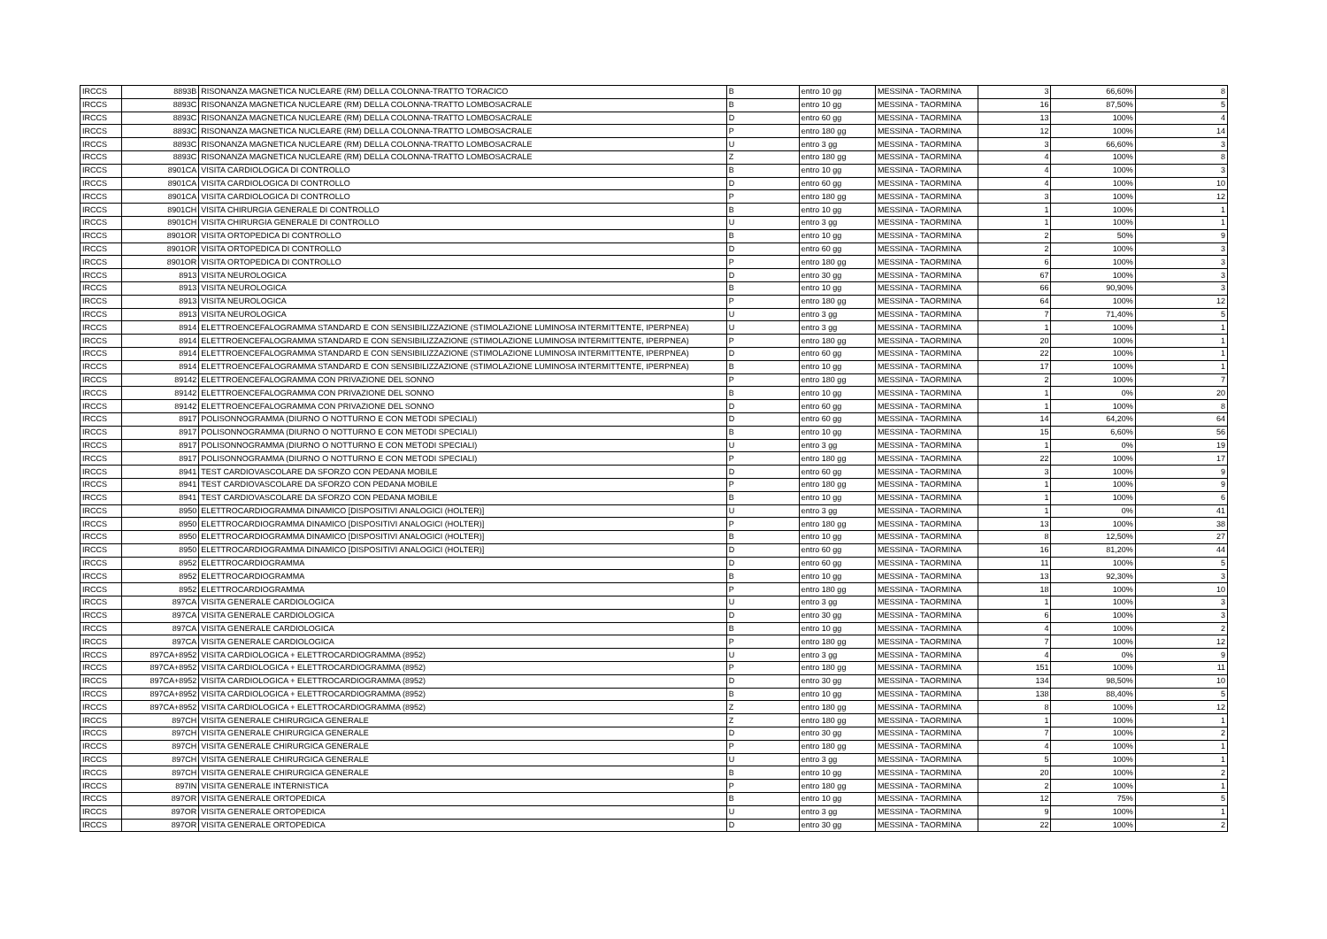| IRCCS | 8893B | RISONANZA MAGNETICA NUCLEARE (RM) DELLA COLONNA-TRATTO TORACICO | B | entro 10 gg | MESSINA - TAORMINA | 3 | 66,60% | 8 |
| IRCCS | 8893C | RISONANZA MAGNETICA NUCLEARE (RM) DELLA COLONNA-TRATTO LOMBOSACRALE | B | entro 10 gg | MESSINA - TAORMINA | 16 | 87,50% | 5 |
| IRCCS | 8893C | RISONANZA MAGNETICA NUCLEARE (RM) DELLA COLONNA-TRATTO LOMBOSACRALE | D | entro 60 gg | MESSINA - TAORMINA | 13 | 100% | 4 |
| IRCCS | 8893C | RISONANZA MAGNETICA NUCLEARE (RM) DELLA COLONNA-TRATTO LOMBOSACRALE | P | entro 180 gg | MESSINA - TAORMINA | 12 | 100% | 14 |
| IRCCS | 8893C | RISONANZA MAGNETICA NUCLEARE (RM) DELLA COLONNA-TRATTO LOMBOSACRALE | U | entro 3 gg | MESSINA - TAORMINA | 3 | 66,60% | 3 |
| IRCCS | 8893C | RISONANZA MAGNETICA NUCLEARE (RM) DELLA COLONNA-TRATTO LOMBOSACRALE | Z | entro 180 gg | MESSINA - TAORMINA | 4 | 100% | 8 |
| IRCCS | 8901CA | VISITA CARDIOLOGICA DI CONTROLLO | B | entro 10 gg | MESSINA - TAORMINA | 4 | 100% | 3 |
| IRCCS | 8901CA | VISITA CARDIOLOGICA DI CONTROLLO | D | entro 60 gg | MESSINA - TAORMINA | 4 | 100% | 10 |
| IRCCS | 8901CA | VISITA CARDIOLOGICA DI CONTROLLO | P | entro 180 gg | MESSINA - TAORMINA | 3 | 100% | 12 |
| IRCCS | 8901CH | VISITA CHIRURGIA GENERALE DI CONTROLLO | B | entro 10 gg | MESSINA - TAORMINA | 1 | 100% | 1 |
| IRCCS | 8901CH | VISITA CHIRURGIA GENERALE DI CONTROLLO | U | entro 3 gg | MESSINA - TAORMINA | 1 | 100% | 1 |
| IRCCS | 8901OR | VISITA ORTOPEDICA DI CONTROLLO | B | entro 10 gg | MESSINA - TAORMINA | 2 | 50% | 9 |
| IRCCS | 8901OR | VISITA ORTOPEDICA DI CONTROLLO | D | entro 60 gg | MESSINA - TAORMINA | 2 | 100% | 3 |
| IRCCS | 8901OR | VISITA ORTOPEDICA DI CONTROLLO | P | entro 180 gg | MESSINA - TAORMINA | 6 | 100% | 3 |
| IRCCS | 8913 | VISITA NEUROLOGICA | D | entro 30 gg | MESSINA - TAORMINA | 67 | 100% | 3 |
| IRCCS | 8913 | VISITA NEUROLOGICA | B | entro 10 gg | MESSINA - TAORMINA | 66 | 90,90% | 3 |
| IRCCS | 8913 | VISITA NEUROLOGICA | P | entro 180 gg | MESSINA - TAORMINA | 64 | 100% | 12 |
| IRCCS | 8913 | VISITA NEUROLOGICA | U | entro 3 gg | MESSINA - TAORMINA | 7 | 71,40% | 5 |
| IRCCS | 8914 | ELETTROENCEFALOGRAMMA STANDARD E CON SENSIBILIZZAZIONE (STIMOLAZIONE LUMINOSA INTERMITTENTE, IPERPNEA) | U | entro 3 gg | MESSINA - TAORMINA | 1 | 100% | 1 |
| IRCCS | 8914 | ELETTROENCEFALOGRAMMA STANDARD E CON SENSIBILIZZAZIONE (STIMOLAZIONE LUMINOSA INTERMITTENTE, IPERPNEA) | P | entro 180 gg | MESSINA - TAORMINA | 20 | 100% | 1 |
| IRCCS | 8914 | ELETTROENCEFALOGRAMMA STANDARD E CON SENSIBILIZZAZIONE (STIMOLAZIONE LUMINOSA INTERMITTENTE, IPERPNEA) | D | entro 60 gg | MESSINA - TAORMINA | 22 | 100% | 1 |
| IRCCS | 8914 | ELETTROENCEFALOGRAMMA STANDARD E CON SENSIBILIZZAZIONE (STIMOLAZIONE LUMINOSA INTERMITTENTE, IPERPNEA) | B | entro 10 gg | MESSINA - TAORMINA | 17 | 100% | 1 |
| IRCCS | 89142 | ELETTROENCEFALOGRAMMA CON PRIVAZIONE DEL SONNO | P | entro 180 gg | MESSINA - TAORMINA | 2 | 100% | 7 |
| IRCCS | 89142 | ELETTROENCEFALOGRAMMA CON PRIVAZIONE DEL SONNO | B | entro 10 gg | MESSINA - TAORMINA | 1 | 0% | 20 |
| IRCCS | 89142 | ELETTROENCEFALOGRAMMA CON PRIVAZIONE DEL SONNO | D | entro 60 gg | MESSINA - TAORMINA | 1 | 100% | 8 |
| IRCCS | 8917 | POLISONNOGRAMMA (DIURNO O NOTTURNO E CON METODI SPECIALI) | D | entro 60 gg | MESSINA - TAORMINA | 14 | 64,20% | 64 |
| IRCCS | 8917 | POLISONNOGRAMMA (DIURNO O NOTTURNO E CON METODI SPECIALI) | B | entro 10 gg | MESSINA - TAORMINA | 15 | 6,60% | 56 |
| IRCCS | 8917 | POLISONNOGRAMMA (DIURNO O NOTTURNO E CON METODI SPECIALI) | U | entro 3 gg | MESSINA - TAORMINA | 1 | 0% | 19 |
| IRCCS | 8917 | POLISONNOGRAMMA (DIURNO O NOTTURNO E CON METODI SPECIALI) | P | entro 180 gg | MESSINA - TAORMINA | 22 | 100% | 17 |
| IRCCS | 8941 | TEST CARDIOVASCOLARE DA SFORZO CON PEDANA MOBILE | D | entro 60 gg | MESSINA - TAORMINA | 3 | 100% | 9 |
| IRCCS | 8941 | TEST CARDIOVASCOLARE DA SFORZO CON PEDANA MOBILE | P | entro 180 gg | MESSINA - TAORMINA | 1 | 100% | 9 |
| IRCCS | 8941 | TEST CARDIOVASCOLARE DA SFORZO CON PEDANA MOBILE | B | entro 10 gg | MESSINA - TAORMINA | 1 | 100% | 6 |
| IRCCS | 8950 | ELETTROCARDIOGRAMMA DINAMICO [DISPOSITIVI ANALOGICI (HOLTER)] | U | entro 3 gg | MESSINA - TAORMINA | 1 | 0% | 41 |
| IRCCS | 8950 | ELETTROCARDIOGRAMMA DINAMICO [DISPOSITIVI ANALOGICI (HOLTER)] | P | entro 180 gg | MESSINA - TAORMINA | 13 | 100% | 38 |
| IRCCS | 8950 | ELETTROCARDIOGRAMMA DINAMICO [DISPOSITIVI ANALOGICI (HOLTER)] | B | entro 10 gg | MESSINA - TAORMINA | 8 | 12,50% | 27 |
| IRCCS | 8950 | ELETTROCARDIOGRAMMA DINAMICO [DISPOSITIVI ANALOGICI (HOLTER)] | D | entro 60 gg | MESSINA - TAORMINA | 16 | 81,20% | 44 |
| IRCCS | 8952 | ELETTROCARDIOGRAMMA | D | entro 60 gg | MESSINA - TAORMINA | 11 | 100% | 5 |
| IRCCS | 8952 | ELETTROCARDIOGRAMMA | B | entro 10 gg | MESSINA - TAORMINA | 13 | 92,30% | 3 |
| IRCCS | 8952 | ELETTROCARDIOGRAMMA | P | entro 180 gg | MESSINA - TAORMINA | 18 | 100% | 10 |
| IRCCS | 897CA | VISITA GENERALE CARDIOLOGICA | U | entro 3 gg | MESSINA - TAORMINA | 1 | 100% | 3 |
| IRCCS | 897CA | VISITA GENERALE CARDIOLOGICA | D | entro 30 gg | MESSINA - TAORMINA | 6 | 100% | 3 |
| IRCCS | 897CA | VISITA GENERALE CARDIOLOGICA | B | entro 10 gg | MESSINA - TAORMINA | 4 | 100% | 2 |
| IRCCS | 897CA | VISITA GENERALE CARDIOLOGICA | P | entro 180 gg | MESSINA - TAORMINA | 7 | 100% | 12 |
| IRCCS | 897CA+8952 | VISITA CARDIOLOGICA + ELETTROCARDIOGRAMMA (8952) | U | entro 3 gg | MESSINA - TAORMINA | 4 | 0% | 9 |
| IRCCS | 897CA+8952 | VISITA CARDIOLOGICA + ELETTROCARDIOGRAMMA (8952) | P | entro 180 gg | MESSINA - TAORMINA | 151 | 100% | 11 |
| IRCCS | 897CA+8952 | VISITA CARDIOLOGICA + ELETTROCARDIOGRAMMA (8952) | D | entro 30 gg | MESSINA - TAORMINA | 134 | 98,50% | 10 |
| IRCCS | 897CA+8952 | VISITA CARDIOLOGICA + ELETTROCARDIOGRAMMA (8952) | B | entro 10 gg | MESSINA - TAORMINA | 138 | 88,40% | 5 |
| IRCCS | 897CA+8952 | VISITA CARDIOLOGICA + ELETTROCARDIOGRAMMA (8952) | Z | entro 180 gg | MESSINA - TAORMINA | 8 | 100% | 12 |
| IRCCS | 897CH | VISITA GENERALE CHIRURGICA GENERALE | Z | entro 180 gg | MESSINA - TAORMINA | 1 | 100% | 1 |
| IRCCS | 897CH | VISITA GENERALE CHIRURGICA GENERALE | D | entro 30 gg | MESSINA - TAORMINA | 7 | 100% | 2 |
| IRCCS | 897CH | VISITA GENERALE CHIRURGICA GENERALE | P | entro 180 gg | MESSINA - TAORMINA | 4 | 100% | 1 |
| IRCCS | 897CH | VISITA GENERALE CHIRURGICA GENERALE | U | entro 3 gg | MESSINA - TAORMINA | 5 | 100% | 1 |
| IRCCS | 897CH | VISITA GENERALE CHIRURGICA GENERALE | B | entro 10 gg | MESSINA - TAORMINA | 20 | 100% | 2 |
| IRCCS | 897IN | VISITA GENERALE INTERNISTICA | P | entro 180 gg | MESSINA - TAORMINA | 2 | 100% | 1 |
| IRCCS | 897OR | VISITA GENERALE ORTOPEDICA | B | entro 10 gg | MESSINA - TAORMINA | 12 | 75% | 5 |
| IRCCS | 897OR | VISITA GENERALE ORTOPEDICA | U | entro 3 gg | MESSINA - TAORMINA | 9 | 100% | 1 |
| IRCCS | 897OR | VISITA GENERALE ORTOPEDICA | D | entro 30 gg | MESSINA - TAORMINA | 22 | 100% | 2 |